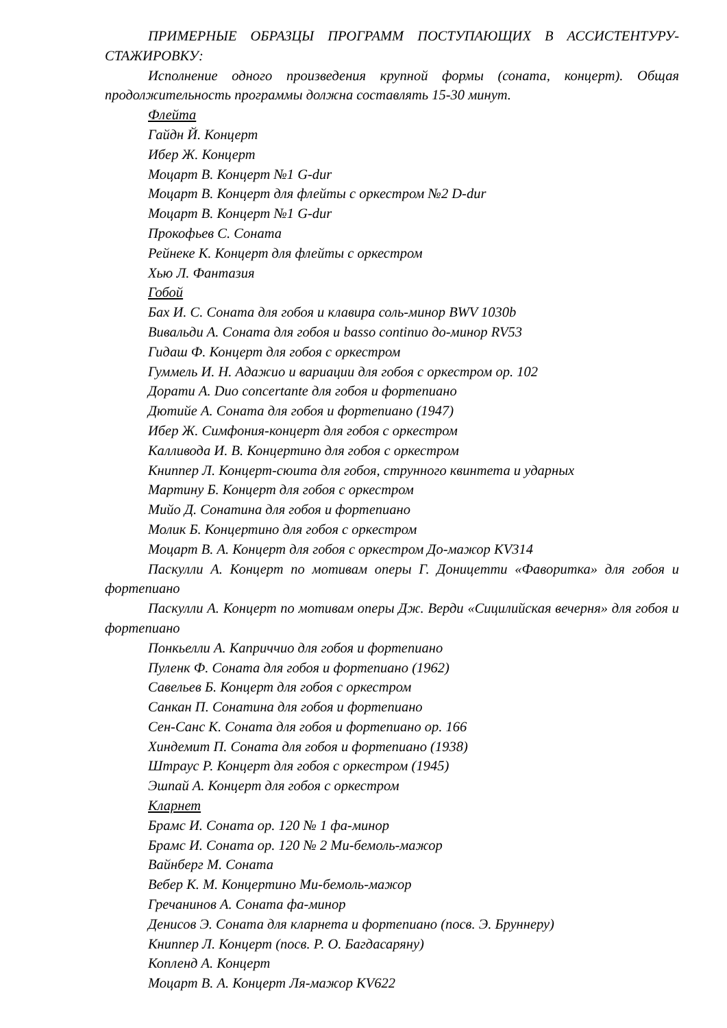ПРИМЕРНЫЕ ОБРАЗЦЫ ПРОГРАММ ПОСТУПАЮЩИХ В АССИСТЕНТУРУ-СТАЖИРОВКУ:
Исполнение одного произведения крупной формы (соната, концерт). Общая продолжительность программы должна составлять 15-30 минут.
Флейта
Гайдн Й. Концерт
Ибер Ж. Концерт
Моцарт В. Концерт №1 G-dur
Моцарт В. Концерт для флейты с оркестром №2 D-dur
Моцарт В. Концерт №1 G-dur
Прокофьев С. Соната
Рейнеке К. Концерт для флейты с оркестром
Хью Л. Фантазия
Гобой
Бах И. С. Соната для гобоя и клавира соль-минор BWV 1030b
Вивальди А. Соната для гобоя и basso continuo до-минор RV53
Гидаш Ф. Концерт для гобоя с оркестром
Гуммель И. Н. Адажио и вариации для гобоя с оркестром op. 102
Дорати А. Duo concertante для гобоя и фортепиано
Дютийе А. Соната для гобоя и фортепиано (1947)
Ибер Ж. Симфония-концерт для гобоя с оркестром
Калливода И. В. Концертино для гобоя с оркестром
Книппер Л. Концерт-сюита для гобоя, струнного квинтета и ударных
Мартину Б. Концерт для гобоя с оркестром
Мийо Д. Сонатина для гобоя и фортепиано
Молик Б. Концертино для гобоя с оркестром
Моцарт В. А. Концерт для гобоя с оркестром До-мажор KV314
Паскулли А. Концерт по мотивам оперы Г. Доницетти «Фаворитка» для гобоя и фортепиано
Паскулли А. Концерт по мотивам оперы Дж. Верди «Сицилийская вечерня» для гобоя и фортепиано
Понкьелли А. Каприччио для гобоя и фортепиано
Пуленк Ф. Соната для гобоя и фортепиано (1962)
Савельев Б. Концерт для гобоя с оркестром
Санкан П. Сонатина для гобоя и фортепиано
Сен-Санс К. Соната для гобоя и фортепиано op. 166
Хиндемит П. Соната для гобоя и фортепиано (1938)
Штраус Р. Концерт для гобоя с оркестром (1945)
Эшпай А. Концерт для гобоя с оркестром
Кларнет
Брамс И. Соната ор. 120 № 1 фа-минор
Брамс И. Соната ор. 120 № 2 Ми-бемоль-мажор
Вайнберг М. Соната
Вебер К. М. Концертино Ми-бемоль-мажор
Гречанинов А. Соната фа-минор
Денисов Э. Соната для кларнета и фортепиано (посв. Э. Бруннеру)
Книппер Л. Концерт (посв. Р. О. Багдасаряну)
Копленд А. Концерт
Моцарт В. А. Концерт Ля-мажор KV622